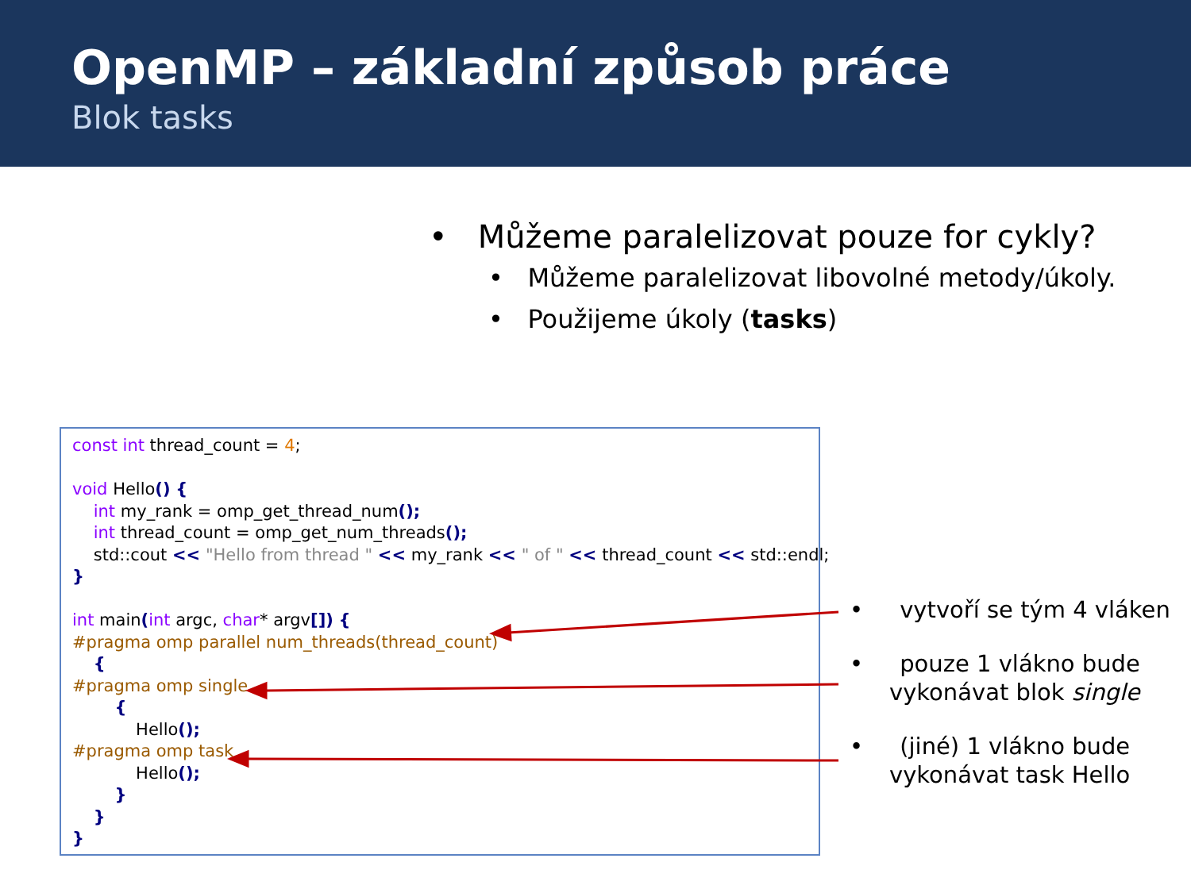OpenMP – základní způsob práce
Blok tasks
• Můžeme paralelizovat pouze for cykly?
• Můžeme paralelizovat libovolné metody/úkoly.
• Použijeme úkoly (tasks)
const int thread_count = 4; void Hello() { int my_rank = omp_get_thread_num(); int thread_count = omp_get_num_threads(); std::cout << "Hello from thread " << my_rank << " of " << thread_count << std::endl; } int main(int argc, char* argv[]) { #pragma omp parallel num_threads(thread_count) { #pragma omp single { Hello(); #pragma omp task Hello(); } } }
• vytvoří se tým 4 vláken
• pouze 1 vlákno bude vykonávat blok single
• (jiné) 1 vlákno bude vykonávat task Hello